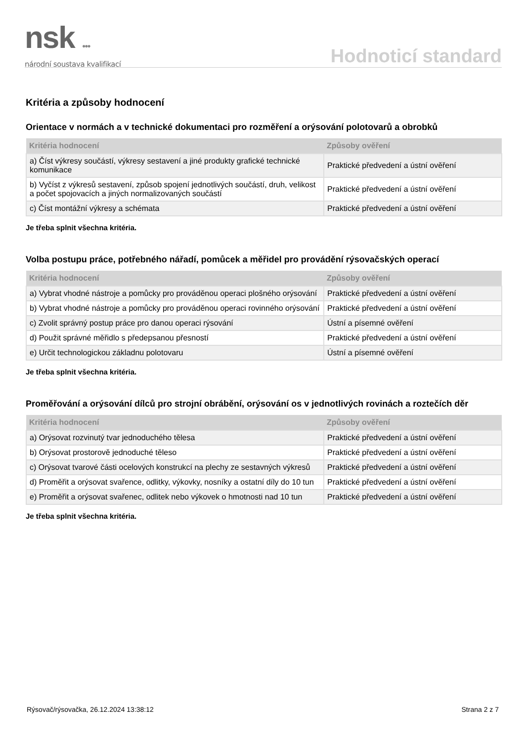nsk ●●●
národní soustava kvalifikací
Hodnoticí standard
Kritéria a způsoby hodnocení
Orientace v normách a v technické dokumentaci pro rozměření a orýsování polotovarů a obrobků
| Kritéria hodnocení | Způsoby ověření |
| --- | --- |
| a) Číst výkresy součástí, výkresy sestavení a jiné produkty grafické technické komunikace | Praktické předvedení a ústní ověření |
| b) Vyčíst z výkresů sestavení, způsob spojení jednotlivých součástí, druh, velikost a počet spojovacích a jiných normalizovaných součástí | Praktické předvedení a ústní ověření |
| c) Číst montážní výkresy a schémata | Praktické předvedení a ústní ověření |
Je třeba splnit všechna kritéria.
Volba postupu práce, potřebného nářadí, pomůcek a měřidel pro provádění rýsovačských operací
| Kritéria hodnocení | Způsoby ověření |
| --- | --- |
| a) Vybrat vhodné nástroje a pomůcky pro prováděnou operaci plošného orýsování | Praktické předvedení a ústní ověření |
| b) Vybrat vhodné nástroje a pomůcky pro prováděnou operaci rovinného orýsování | Praktické předvedení a ústní ověření |
| c) Zvolit správný postup práce pro danou operaci rýsování | Ústní a písemné ověření |
| d) Použit správné měřidlo s předepsanou přesností | Praktické předvedení a ústní ověření |
| e) Určit technologickou základnu polotovaru | Ústní a písemné ověření |
Je třeba splnit všechna kritéria.
Proměřování a orýsování dílců pro strojní obrábění, orýsování os v jednotlivých rovinách a roztečích děr
| Kritéria hodnocení | Způsoby ověření |
| --- | --- |
| a) Orýsovat rozvinutý tvar jednoduchého tělesa | Praktické předvedení a ústní ověření |
| b) Orýsovat prostorově jednoduché těleso | Praktické předvedení a ústní ověření |
| c) Orýsovat tvarové části ocelových konstrukcí na plechy ze sestavných výkresů | Praktické předvedení a ústní ověření |
| d) Proměřit a orýsovat svařence, odlitky, výkovky, nosníky a ostatní díly do 10 tun | Praktické předvedení a ústní ověření |
| e) Proměřit a orýsovat svařenec, odlitek nebo výkovek o hmotnosti nad 10 tun | Praktické předvedení a ústní ověření |
Je třeba splnit všechna kritéria.
Rýsovač/rýsovačka, 26.12.2024 13:38:12 Strana 2 z 7